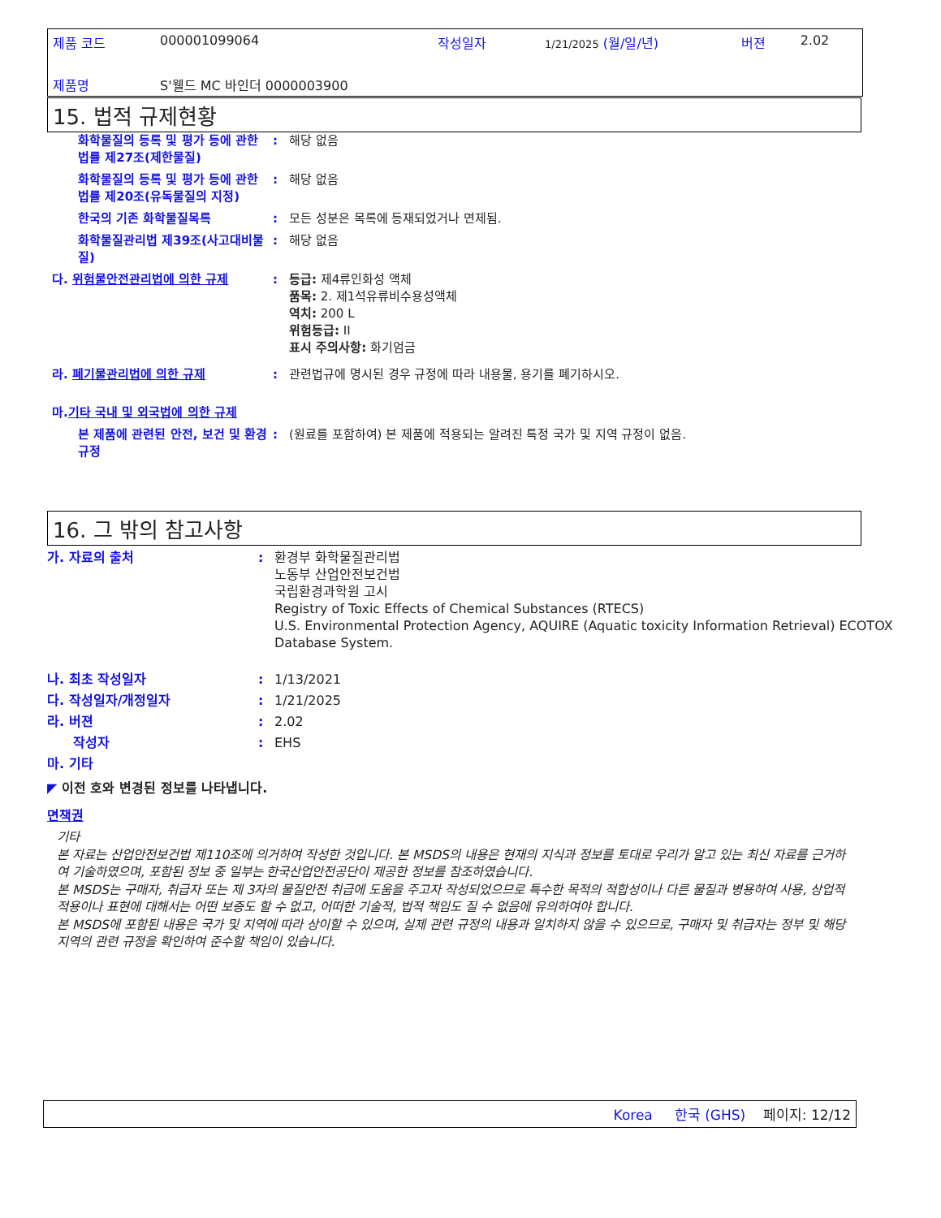| 제품 코드 | 000001099064 | 작성일자 | 1/21/2025 (월/일/년) | 버젼 | 2.02 |
| 제품명 | S'웰드 MC 바인더 0000003900 | | | | |
15. 법적 규제현황
화학물질의 등록 및 평가 등에 관한 법률 제27조(제한물질)
: 해당 없음
화학물질의 등록 및 평가 등에 관한 법률 제20조(유독물질의 지정)
: 해당 없음
한국의 기존 화학물질목록 : 모든 성분은 목록에 등재되었거나 면제됨.
화학물질관리법 제39조(사고대비물질)
: 해당 없음
다. 위험물안전관리법에 의한 규제 : 등급: 제4류인화성 액체
품목: 2. 제1석유류비수용성액체
역치: 200 L
위험등급: II
표시 주의사항: 화기엄금
라. 폐기물관리법에 의한 규제 : 관련법규에 명시된 경우 규정에 따라 내용물, 용기를 폐기하시오.
마. 기타 국내 및 외국법에 의한 규제
본 제품에 관련된 안전, 보건 및 환경 규정
: (원료를 포함하여) 본 제품에 적용되는 알려진 특정 국가 및 지역 규정이 없음.
16. 그 밖의 참고사항
가. 자료의 출처 : 환경부 화학물질관리법
노동부 산업안전보건법
국립환경과학원 고시
Registry of Toxic Effects of Chemical Substances (RTECS)
U.S. Environmental Protection Agency, AQUIRE (Aquatic toxicity Information Retrieval) ECOTOX Database System.
나. 최초 작성일자 : 1/13/2021
다. 작성일자/개정일자 : 1/21/2025
라. 버젼 : 2.02
작성자 : EHS
마. 기타
◤ 이전 호와 변경된 정보를 나타냅니다.
면책권
기타
본 자료는 산업안전보건법 제110조에 의거하여 작성한 것입니다. 본 MSDS의 내용은 현재의 지식과 정보를 토대로 우리가 알고 있는 최신 자료를 근거하여 기술하였으며, 포함된 정보 중 일부는 한국산업안전공단이 제공한 정보를 참조하였습니다.
본 MSDS는 구매자, 취급자 또는 제 3자의 물질안전 취급에 도움을 주고자 작성되었으므로 특수한 목적의 적합성이나 다른 물질과 병용하여 사용, 상업적 적용이나 표현에 대해서는 어떤 보증도 할 수 없고, 어떠한 기술적, 법적 책임도 질 수 없음에 유의하여야 합니다.
본 MSDS에 포함된 내용은 국가 및 지역에 따라 상이할 수 있으며, 실제 관련 규정의 내용과 일치하지 않을 수 있으므로, 구매자 및 취급자는 정부 및 해당 지역의 관련 규정을 확인하여 준수할 책임이 있습니다.
Korea 한국 (GHS) 페이지: 12/12